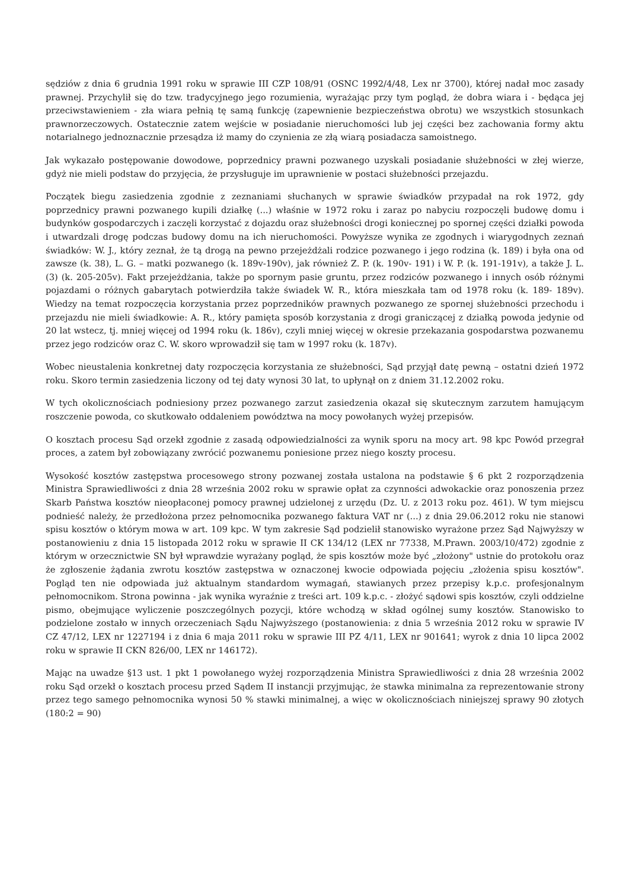sędziów z dnia 6 grudnia 1991 roku w sprawie III CZP 108/91 (OSNC 1992/4/48, Lex nr 3700), której nadał moc zasady prawnej. Przychylił się do tzw. tradycyjnego jego rozumienia, wyrażając przy tym pogląd, że dobra wiara i - będąca jej przeciwstawieniem - zła wiara pełnią tę samą funkcję (zapewnienie bezpieczeństwa obrotu) we wszystkich stosunkach prawnorzeczowych. Ostatecznie zatem wejście w posiadanie nieruchomości lub jej części bez zachowania formy aktu notarialnego jednoznacznie przesądza iż mamy do czynienia ze złą wiarą posiadacza samoistnego.
Jak wykazało postępowanie dowodowe, poprzednicy prawni pozwanego uzyskali posiadanie służebności w złej wierze, gdyż nie mieli podstaw do przyjęcia, że przysługuje im uprawnienie w postaci służebności przejazdu.
Początek biegu zasiedzenia zgodnie z zeznaniami słuchanych w sprawie świadków przypadał na rok 1972, gdy poprzednicy prawni pozwanego kupili działkę (...) właśnie w 1972 roku i zaraz po nabyciu rozpoczęli budowę domu i budynków gospodarczych i zaczęli korzystać z dojazdu oraz służebności drogi koniecznej po spornej części działki powoda i utwardzali drogę podczas budowy domu na ich nieruchomości. Powyższe wynika ze zgodnych i wiarygodnych zeznań świadków: W. J., który zeznał, że tą drogą na pewno przejeżdżali rodzice pozwanego i jego rodzina (k. 189) i była ona od zawsze (k. 38), L. G. – matki pozwanego (k. 189v-190v), jak również Z. P. (k. 190v- 191) i W. P. (k. 191-191v), a także J. L. (3) (k. 205-205v). Fakt przejeżdżania, także po spornym pasie gruntu, przez rodziców pozwanego i innych osób różnymi pojazdami o różnych gabarytach potwierdziła także świadek W. R., która mieszkała tam od 1978 roku (k. 189- 189v). Wiedzy na temat rozpoczęcia korzystania przez poprzedników prawnych pozwanego ze spornej służebności przechodu i przejazdu nie mieli świadkowie: A. R., który pamięta sposób korzystania z drogi graniczącej z działką powoda jedynie od 20 lat wstecz, tj. mniej więcej od 1994 roku (k. 186v), czyli mniej więcej w okresie przekazania gospodarstwa pozwanemu przez jego rodziców oraz C. W. skoro wprowadził się tam w 1997 roku (k. 187v).
Wobec nieustalenia konkretnej daty rozpoczęcia korzystania ze służebności, Sąd przyjął datę pewną – ostatni dzień 1972 roku. Skoro termin zasiedzenia liczony od tej daty wynosi 30 lat, to upłynął on z dniem 31.12.2002 roku.
W tych okolicznościach podniesiony przez pozwanego zarzut zasiedzenia okazał się skutecznym zarzutem hamującym roszczenie powoda, co skutkowało oddaleniem powództwa na mocy powołanych wyżej przepisów.
O kosztach procesu Sąd orzekł zgodnie z zasadą odpowiedzialności za wynik sporu na mocy art. 98 kpc Powód przegrał proces, a zatem był zobowiązany zwrócić pozwanemu poniesione przez niego koszty procesu.
Wysokość kosztów zastępstwa procesowego strony pozwanej została ustalona na podstawie § 6 pkt 2 rozporządzenia Ministra Sprawiedliwości z dnia 28 września 2002 roku w sprawie opłat za czynności adwokackie oraz ponoszenia przez Skarb Państwa kosztów nieopłaconej pomocy prawnej udzielonej z urzędu (Dz. U. z 2013 roku poz. 461). W tym miejscu podnieść należy, że przedłożona przez pełnomocnika pozwanego faktura VAT nr (...) z dnia 29.06.2012 roku nie stanowi spisu kosztów o którym mowa w art. 109 kpc. W tym zakresie Sąd podzielił stanowisko wyrażone przez Sąd Najwyższy w postanowieniu z dnia 15 listopada 2012 roku w sprawie II CK 134/12 (LEX nr 77338, M.Prawn. 2003/10/472) zgodnie z którym w orzecznictwie SN był wprawdzie wyrażany pogląd, że spis kosztów może być „złożony" ustnie do protokołu oraz że zgłoszenie żądania zwrotu kosztów zastępstwa w oznaczonej kwocie odpowiada pojęciu „złożenia spisu kosztów". Pogląd ten nie odpowiada już aktualnym standardom wymagań, stawianych przez przepisy k.p.c. profesjonalnym pełnomocnikom. Strona powinna - jak wynika wyraźnie z treści art. 109 k.p.c. - złożyć sądowi spis kosztów, czyli oddzielne pismo, obejmujące wyliczenie poszczególnych pozycji, które wchodzą w skład ogólnej sumy kosztów. Stanowisko to podzielone zostało w innych orzeczeniach Sądu Najwyższego (postanowienia: z dnia 5 września 2012 roku w sprawie IV CZ 47/12, LEX nr 1227194 i z dnia 6 maja 2011 roku w sprawie III PZ 4/11, LEX nr 901641; wyrok z dnia 10 lipca 2002 roku w sprawie II CKN 826/00, LEX nr 146172).
Mając na uwadze §13 ust. 1 pkt 1 powołanego wyżej rozporządzenia Ministra Sprawiedliwości z dnia 28 września 2002 roku Sąd orzekł o kosztach procesu przed Sądem II instancji przyjmując, że stawka minimalna za reprezentowanie strony przez tego samego pełnomocnika wynosi 50 % stawki minimalnej, a więc w okolicznościach niniejszej sprawy 90 złotych (180:2 = 90)